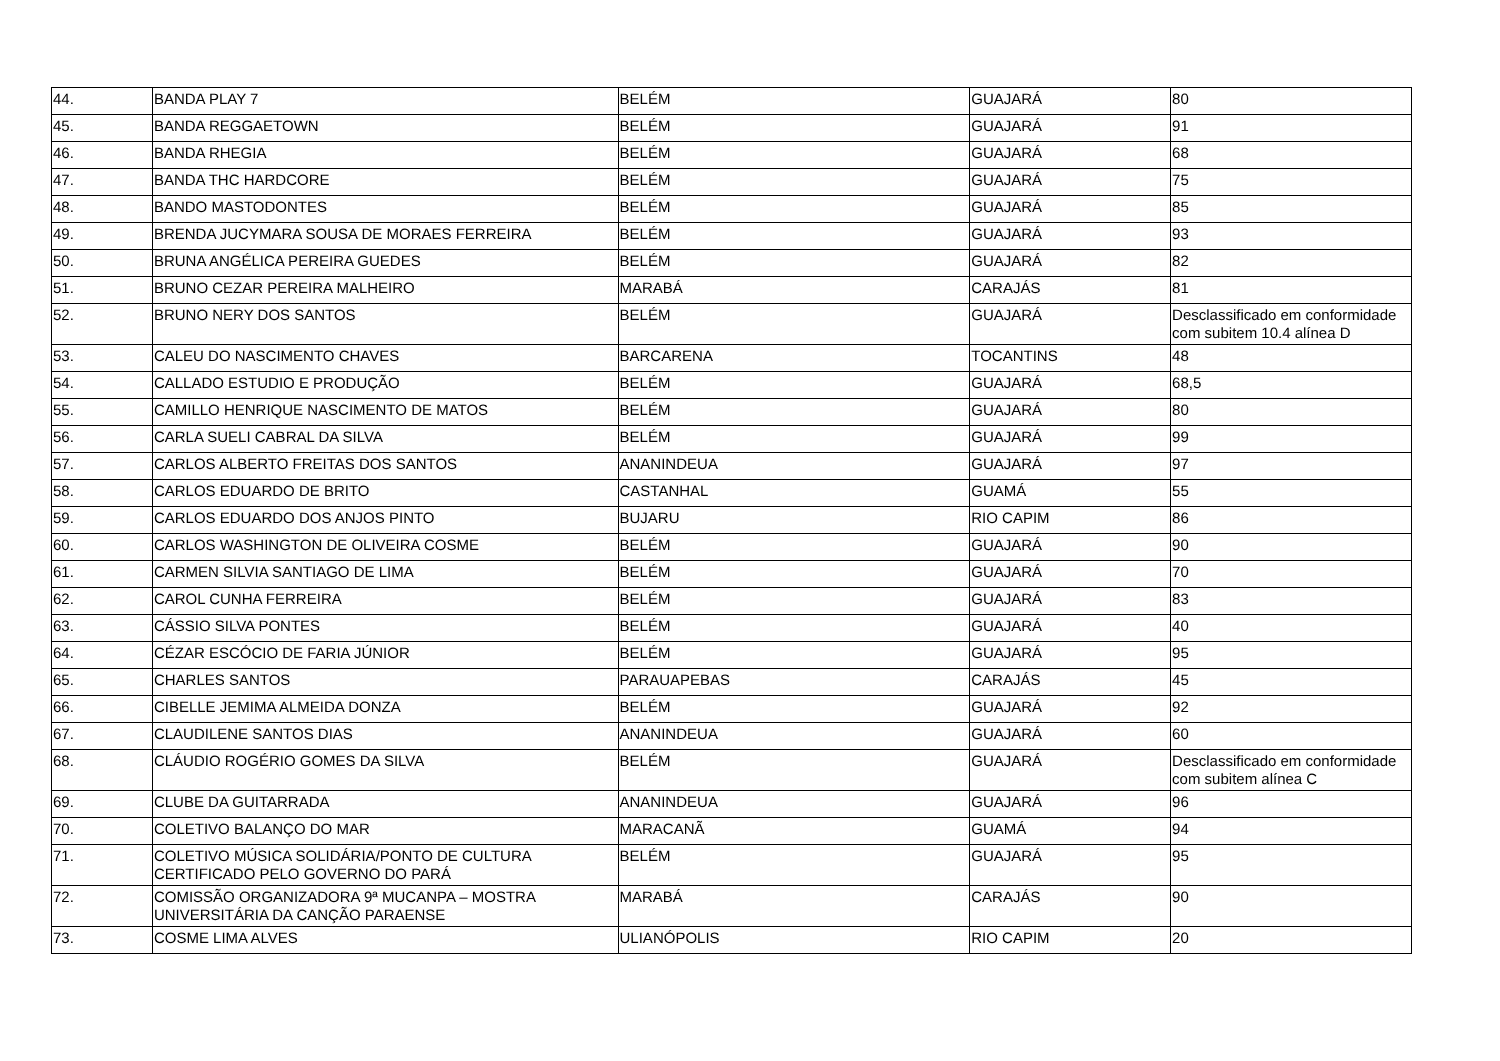| 44. | BANDA PLAY 7 | BELÉM | GUAJARÁ | 80 |
| 45. | BANDA REGGAETOWN | BELÉM | GUAJARÁ | 91 |
| 46. | BANDA RHEGIA | BELÉM | GUAJARÁ | 68 |
| 47. | BANDA THC HARDCORE | BELÉM | GUAJARÁ | 75 |
| 48. | BANDO MASTODONTES | BELÉM | GUAJARÁ | 85 |
| 49. | BRENDA JUCYMARA SOUSA DE MORAES FERREIRA | BELÉM | GUAJARÁ | 93 |
| 50. | BRUNA ANGÉLICA PEREIRA GUEDES | BELÉM | GUAJARÁ | 82 |
| 51. | BRUNO CEZAR PEREIRA MALHEIRO | MARABÁ | CARAJÁS | 81 |
| 52. | BRUNO NERY DOS SANTOS | BELÉM | GUAJARÁ | Desclassificado em conformidade com subitem 10.4 alínea D |
| 53. | CALEU DO NASCIMENTO CHAVES | BARCARENA | TOCANTINS | 48 |
| 54. | CALLADO ESTUDIO E PRODUÇÃO | BELÉM | GUAJARÁ | 68,5 |
| 55. | CAMILLO HENRIQUE NASCIMENTO DE MATOS | BELÉM | GUAJARÁ | 80 |
| 56. | CARLA SUELI CABRAL DA SILVA | BELÉM | GUAJARÁ | 99 |
| 57. | CARLOS ALBERTO FREITAS DOS SANTOS | ANANINDEUA | GUAJARÁ | 97 |
| 58. | CARLOS EDUARDO DE BRITO | CASTANHAL | GUAMÁ | 55 |
| 59. | CARLOS EDUARDO DOS ANJOS PINTO | BUJARU | RIO CAPIM | 86 |
| 60. | CARLOS WASHINGTON DE OLIVEIRA COSME | BELÉM | GUAJARÁ | 90 |
| 61. | CARMEN SILVIA SANTIAGO DE LIMA | BELÉM | GUAJARÁ | 70 |
| 62. | CAROL CUNHA FERREIRA | BELÉM | GUAJARÁ | 83 |
| 63. | CÁSSIO SILVA PONTES | BELÉM | GUAJARÁ | 40 |
| 64. | CÉZAR ESCÓCIO DE FARIA JÚNIOR | BELÉM | GUAJARÁ | 95 |
| 65. | CHARLES SANTOS | PARAUAPEBAS | CARAJÁS | 45 |
| 66. | CIBELLE JEMIMA ALMEIDA DONZA | BELÉM | GUAJARÁ | 92 |
| 67. | CLAUDILENE SANTOS DIAS | ANANINDEUA | GUAJARÁ | 60 |
| 68. | CLÁUDIO ROGÉRIO GOMES DA SILVA | BELÉM | GUAJARÁ | Desclassificado em conformidade com subitem alínea C |
| 69. | CLUBE DA GUITARRADA | ANANINDEUA | GUAJARÁ | 96 |
| 70. | COLETIVO BALANÇO DO MAR | MARACANÃ | GUAMÁ | 94 |
| 71. | COLETIVO MÚSICA SOLIDÁRIA/PONTO DE CULTURA CERTIFICADO PELO GOVERNO DO PARÁ | BELÉM | GUAJARÁ | 95 |
| 72. | COMISSÃO ORGANIZADORA 9ª MUCANPA – MOSTRA UNIVERSITÁRIA DA CANÇÃO PARAENSE | MARABÁ | CARAJÁS | 90 |
| 73. | COSME LIMA ALVES | ULIANÓPOLIS | RIO CAPIM | 20 |